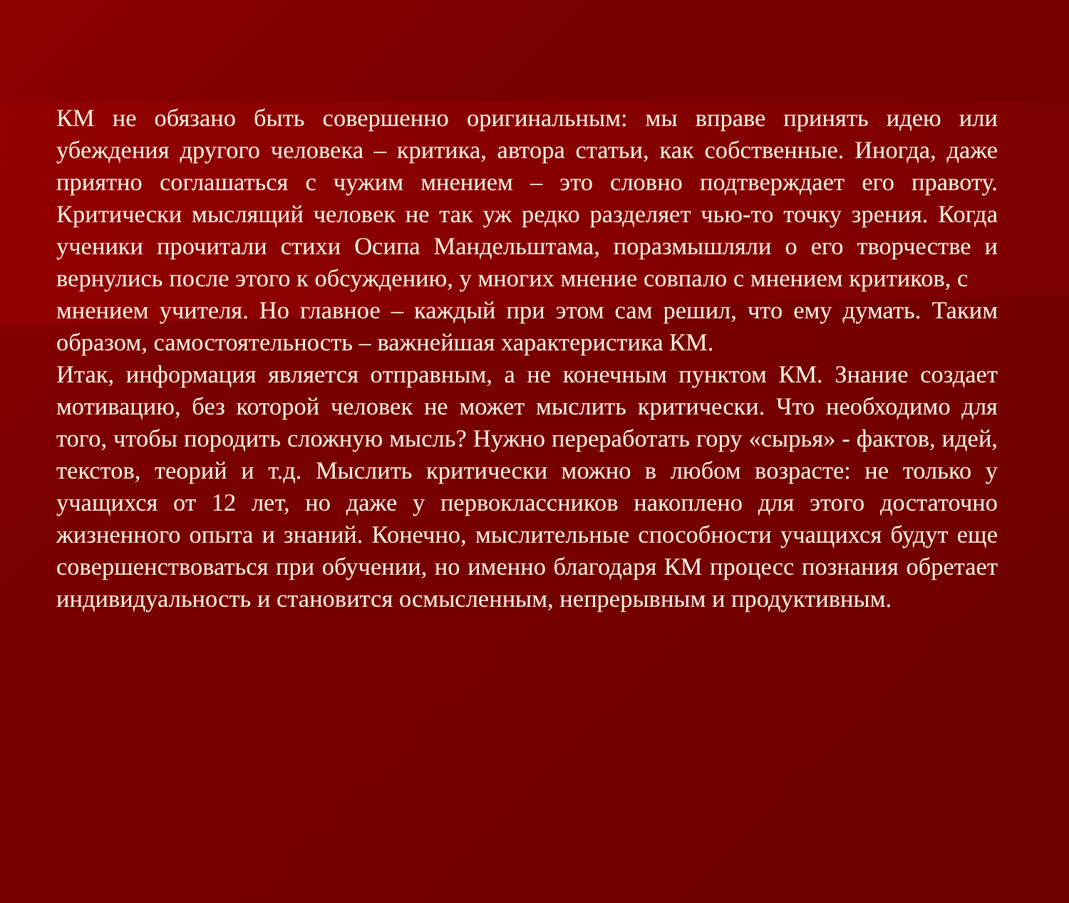КМ не обязано быть совершенно оригинальным: мы вправе принять идею или убеждения другого человека – критика, автора статьи, как собственные. Иногда, даже приятно соглашаться с чужим мнением – это словно подтверждает его правоту. Критически мыслящий человек не так уж редко разделяет чью-то точку зрения. Когда ученики прочитали стихи Осипа Мандельштама, поразмышляли о его творчестве и вернулись после этого к обсуждению, у многих мнение совпало с мнением критиков, с
мнением учителя. Но главное – каждый при этом сам решил, что ему думать. Таким образом, самостоятельность – важнейшая характеристика КМ.
Итак, информация является отправным, а не конечным пунктом КМ. Знание создает мотивацию, без которой человек не может мыслить критически. Что необходимо для того, чтобы породить сложную мысль? Нужно переработать гору «сырья» - фактов, идей, текстов, теорий и т.д. Мыслить критически можно в любом возрасте: не только у учащихся от 12 лет, но даже у первоклассников накоплено для этого достаточно жизненного опыта и знаний. Конечно, мыслительные способности учащихся будут еще совершенствоваться при обучении, но именно благодаря КМ процесс познания обретает индивидуальность и становится осмысленным, непрерывным и продуктивным.